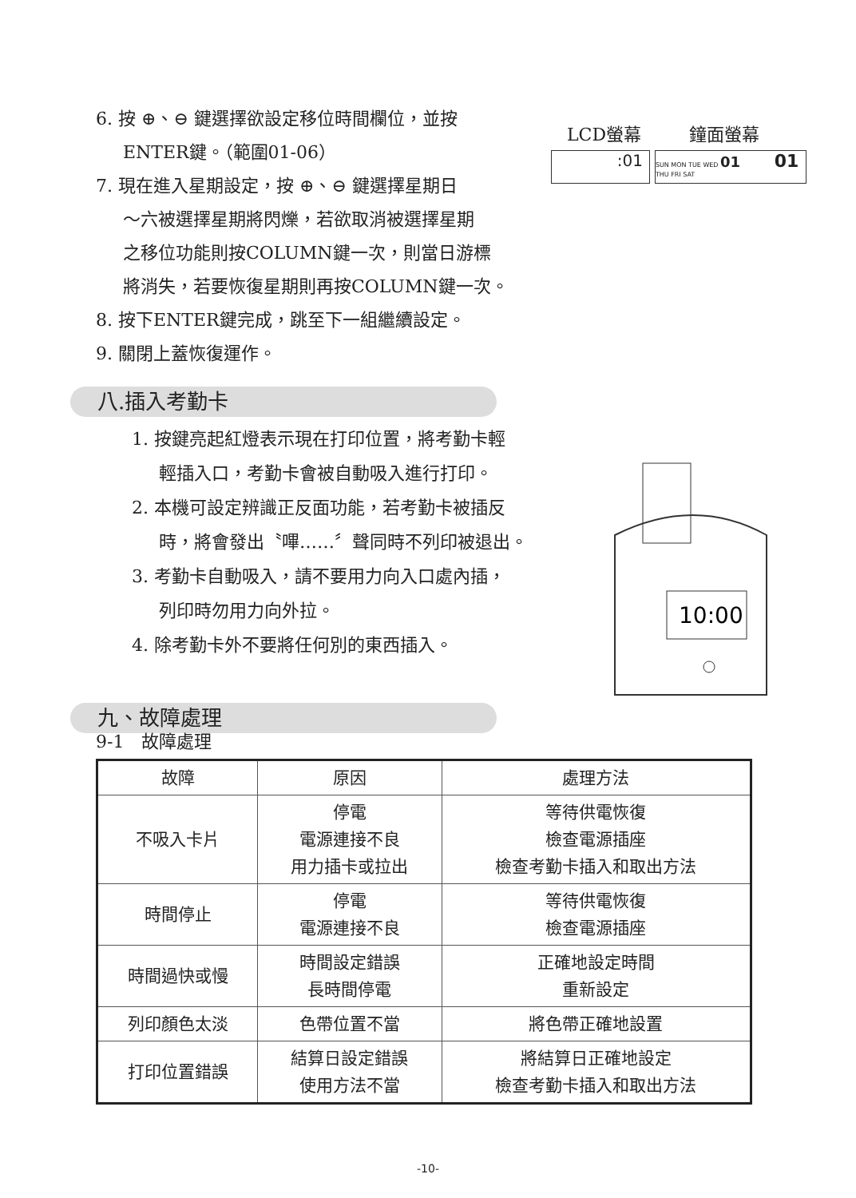6. 按 ⊕、⊖ 鍵選擇欲設定移位時間欄位，並按
ENTER鍵。（範圍01-06）
7. 現在進入星期設定，按 ⊕、⊖ 鍵選擇星期日
～六被選擇星期將閃爍，若欲取消被選擇星期
之移位功能則按COLUMN鍵一次，則當日游標
將消失，若要恢復星期則再按COLUMN鍵一次。
8. 按下ENTER鍵完成，跳至下一組繼續設定。
9. 關閉上蓋恢復運作。
LCD螢幕 鐘面螢幕
:01
SUN MON TUE WED 01 01
THU FRI SAT
八.插入考勤卡
1. 按鍵亮起紅燈表示現在打印位置，將考勤卡輕
輕插入口，考勤卡會被自動吸入進行打印。
2. 本機可設定辨識正反面功能，若考勤卡被插反
時，將會發出〝嗶……〞聲同時不列印被退出。
3. 考勤卡自動吸入，請不要用力向入口處內插，
列印時勿用力向外拉。
4. 除考勤卡外不要將任何別的東西插入。
10:00
九、故障處理
9-1　故障處理
| 故障 | 原因 | 處理方法 |
| --- | --- | --- |
| 不吸入卡片 | 停電 電源連接不良 用力插卡或拉出 | 等待供電恢復 檢查電源插座 檢查考勤卡插入和取出方法 |
| 時間停止 | 停電 電源連接不良 | 等待供電恢復 檢查電源插座 |
| 時間過快或慢 | 時間設定錯誤 長時間停電 | 正確地設定時間 重新設定 |
| 列印顏色太淡 | 色帶位置不當 | 將色帶正確地設置 |
| 打印位置錯誤 | 結算日設定錯誤 使用方法不當 | 將結算日正確地設定 檢查考勤卡插入和取出方法 |
-10-